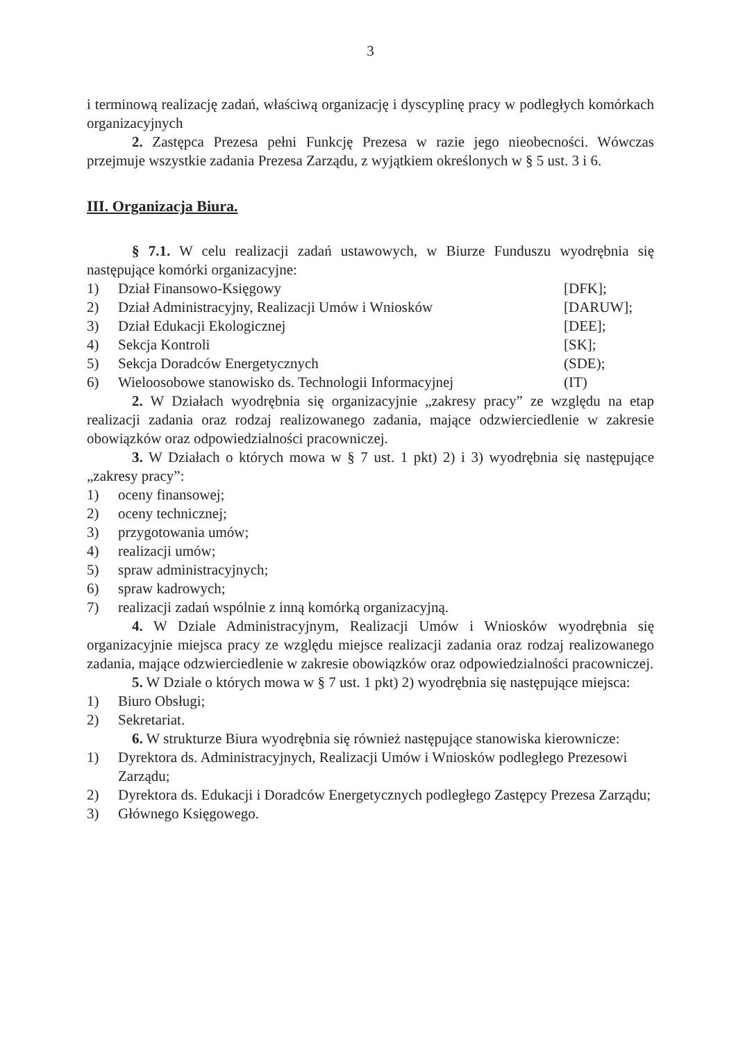3
i terminową realizację zadań, właściwą organizację i dyscyplinę pracy w podległych komórkach organizacyjnych
2. Zastępca Prezesa pełni Funkcję Prezesa w razie jego nieobecności. Wówczas przejmuje wszystkie zadania Prezesa Zarządu, z wyjątkiem określonych w § 5 ust. 3 i 6.
III. Organizacja Biura.
§ 7.1. W celu realizacji zadań ustawowych, w Biurze Funduszu wyodrębnia się następujące komórki organizacyjne:
1) Dział Finansowo-Księgowy [DFK];
2) Dział Administracyjny, Realizacji Umów i Wniosków [DARUW];
3) Dział Edukacji Ekologicznej [DEE];
4) Sekcja Kontroli [SK];
5) Sekcja Doradców Energetycznych (SDE);
6) Wieloosobowe stanowisko ds. Technologii Informacyjnej (IT)
2. W Działach wyodrębnia się organizacyjnie „zakresy pracy” ze względu na etap realizacji zadania oraz rodzaj realizowanego zadania, mające odzwierciedlenie w zakresie obowiązków oraz odpowiedzialności pracowniczej.
3. W Działach o których mowa w § 7 ust. 1 pkt) 2) i 3) wyodrębnia się następujące „zakresy pracy”:
1) oceny finansowej;
2) oceny technicznej;
3) przygotowania umów;
4) realizacji umów;
5) spraw administracyjnych;
6) spraw kadrowych;
7) realizacji zadań wspólnie z inną komórką organizacyjną.
4. W Dziale Administracyjnym, Realizacji Umów i Wniosków wyodrębnia się organizacyjnie miejsca pracy ze względu miejsce realizacji zadania oraz rodzaj realizowanego zadania, mające odzwierciedlenie w zakresie obowiązków oraz odpowiedzialności pracowniczej.
5. W Dziale o których mowa w § 7 ust. 1 pkt) 2) wyodrębnia się następujące miejsca:
1) Biuro Obsługi;
2) Sekretariat.
6. W strukturze Biura wyodrębnia się również następujące stanowiska kierownicze:
1) Dyrektora ds. Administracyjnych, Realizacji Umów i Wniosków podległego Prezesowi Zarządu;
2) Dyrektora ds. Edukacji i Doradców Energetycznych podległego Zastępcy Prezesa Zarządu;
3) Głównego Księgowego.